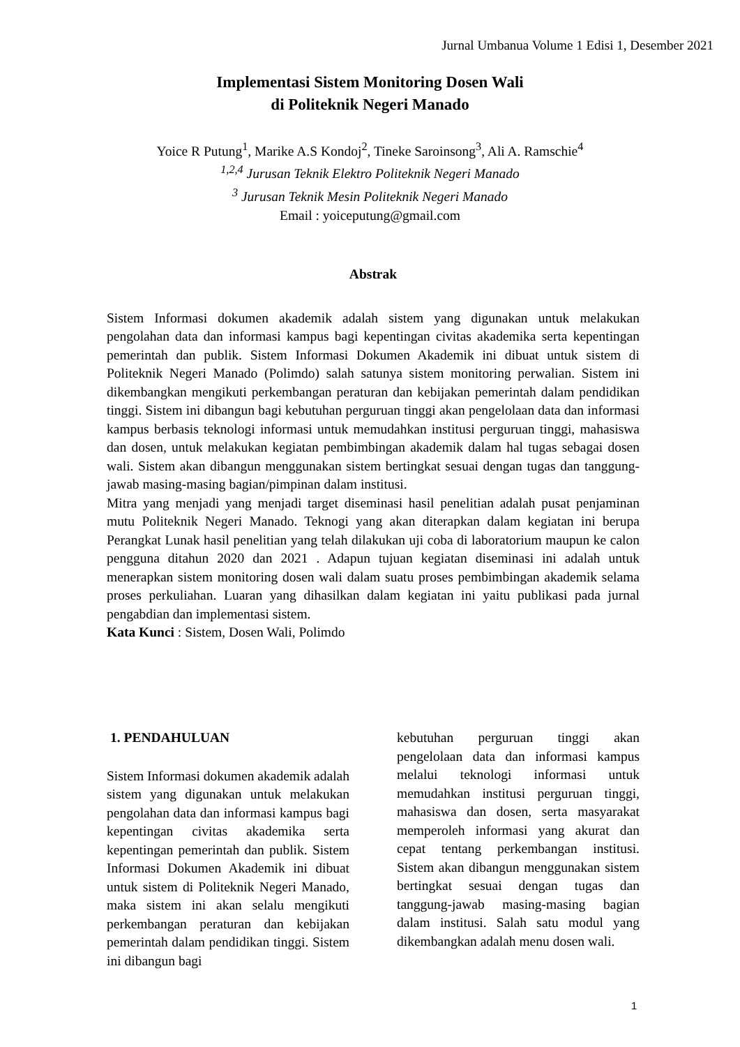Jurnal Umbanua Volume 1 Edisi 1, Desember 2021
Implementasi Sistem Monitoring Dosen Wali
di Politeknik Negeri Manado
Yoice R Putung<sup>1</sup>, Marike A.S Kondoj<sup>2</sup>, Tineke Saroinsong<sup>3</sup>, Ali A. Ramschie<sup>4</sup>
<sup>1,2,4</sup> Jurusan Teknik Elektro Politeknik Negeri Manado
<sup>3</sup> Jurusan Teknik Mesin Politeknik Negeri Manado
Email : yoiceputung@gmail.com
Abstrak
Sistem Informasi dokumen akademik adalah sistem yang digunakan untuk melakukan pengolahan data dan informasi kampus bagi kepentingan civitas akademika serta kepentingan pemerintah dan publik. Sistem Informasi Dokumen Akademik ini dibuat untuk sistem di Politeknik Negeri Manado (Polimdo) salah satunya sistem monitoring perwalian. Sistem ini dikembangkan mengikuti perkembangan peraturan dan kebijakan pemerintah dalam pendidikan tinggi. Sistem ini dibangun bagi kebutuhan perguruan tinggi akan pengelolaan data dan informasi kampus berbasis teknologi informasi untuk memudahkan institusi perguruan tinggi, mahasiswa dan dosen, untuk melakukan kegiatan pembimbingan akademik dalam hal tugas sebagai dosen wali. Sistem akan dibangun menggunakan sistem bertingkat sesuai dengan tugas dan tanggung-jawab masing-masing bagian/pimpinan dalam institusi.
Mitra yang menjadi yang menjadi target diseminasi hasil penelitian adalah pusat penjaminan mutu Politeknik Negeri Manado. Teknogi yang akan diterapkan dalam kegiatan ini berupa Perangkat Lunak hasil penelitian yang telah dilakukan uji coba di laboratorium maupun ke calon pengguna ditahun 2020 dan 2021 . Adapun tujuan kegiatan diseminasi ini adalah untuk menerapkan sistem monitoring dosen wali dalam suatu proses pembimbingan akademik selama proses perkuliahan. Luaran yang dihasilkan dalam kegiatan ini yaitu publikasi pada jurnal pengabdian dan implementasi sistem.
Kata Kunci : Sistem, Dosen Wali, Polimdo
1. PENDAHULUAN
Sistem Informasi dokumen akademik adalah sistem yang digunakan untuk melakukan pengolahan data dan informasi kampus bagi kepentingan civitas akademika serta kepentingan pemerintah dan publik. Sistem Informasi Dokumen Akademik ini dibuat untuk sistem di Politeknik Negeri Manado, maka sistem ini akan selalu mengikuti perkembangan peraturan dan kebijakan pemerintah dalam pendidikan tinggi. Sistem ini dibangun bagi
kebutuhan perguruan tinggi akan pengelolaan data dan informasi kampus melalui teknologi informasi untuk memudahkan institusi perguruan tinggi, mahasiswa dan dosen, serta masyarakat memperoleh informasi yang akurat dan cepat tentang perkembangan institusi. Sistem akan dibangun menggunakan sistem bertingkat sesuai dengan tugas dan tanggung-jawab masing-masing bagian dalam institusi. Salah satu modul yang dikembangkan adalah menu dosen wali.
1